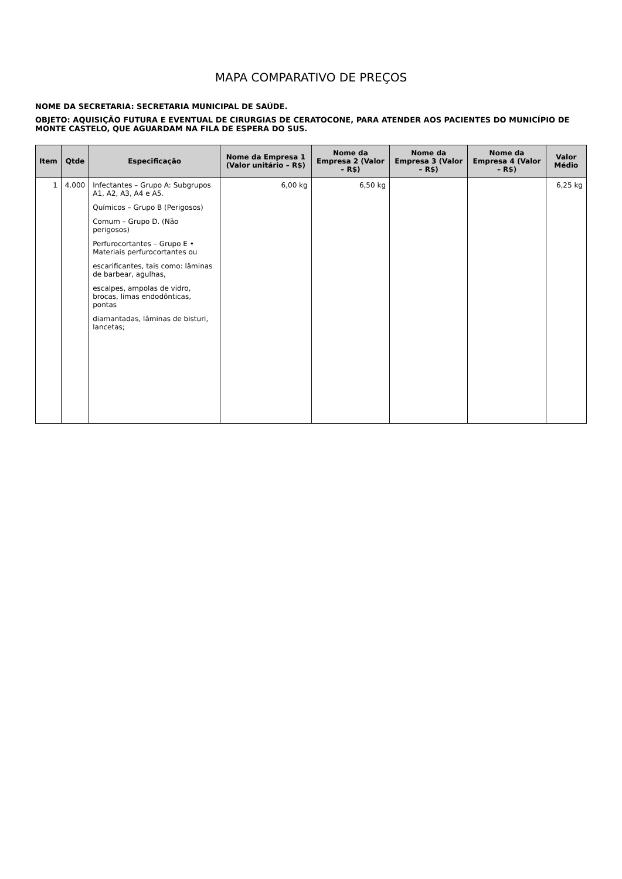MAPA COMPARATIVO DE PREÇOS
NOME DA SECRETARIA: SECRETARIA MUNICIPAL DE SAÚDE.
OBJETO: AQUISIÇÃO FUTURA E EVENTUAL DE CIRURGIAS DE CERATOCONE, PARA ATENDER AOS PACIENTES DO MUNICÍPIO DE MONTE CASTELO, QUE AGUARDAM NA FILA DE ESPERA DO SUS.
| Item | Qtde | Especificação | Nome da Empresa 1 (Valor unitário – R$) | Nome da Empresa 2 (Valor – R$) | Nome da Empresa 3 (Valor – R$) | Nome da Empresa 4 (Valor – R$) | Valor Médio |
| --- | --- | --- | --- | --- | --- | --- | --- |
| 1 | 4.000 | Infectantes – Grupo A: Subgrupos A1, A2, A3, A4 e A5. Químicos – Grupo B (Perigosos) Comum – Grupo D. (Não perigosos) Perfurocortantes – Grupo E • Materiais perfurocortantes ou escarificantes, tais como: lâminas de barbear, agulhas, escalpes, ampolas de vidro, brocas, limas endodônticas, pontas diamantadas, lâminas de bisturi, lancetas; | 6,00 kg | 6,50 kg | | | 6,25 kg |